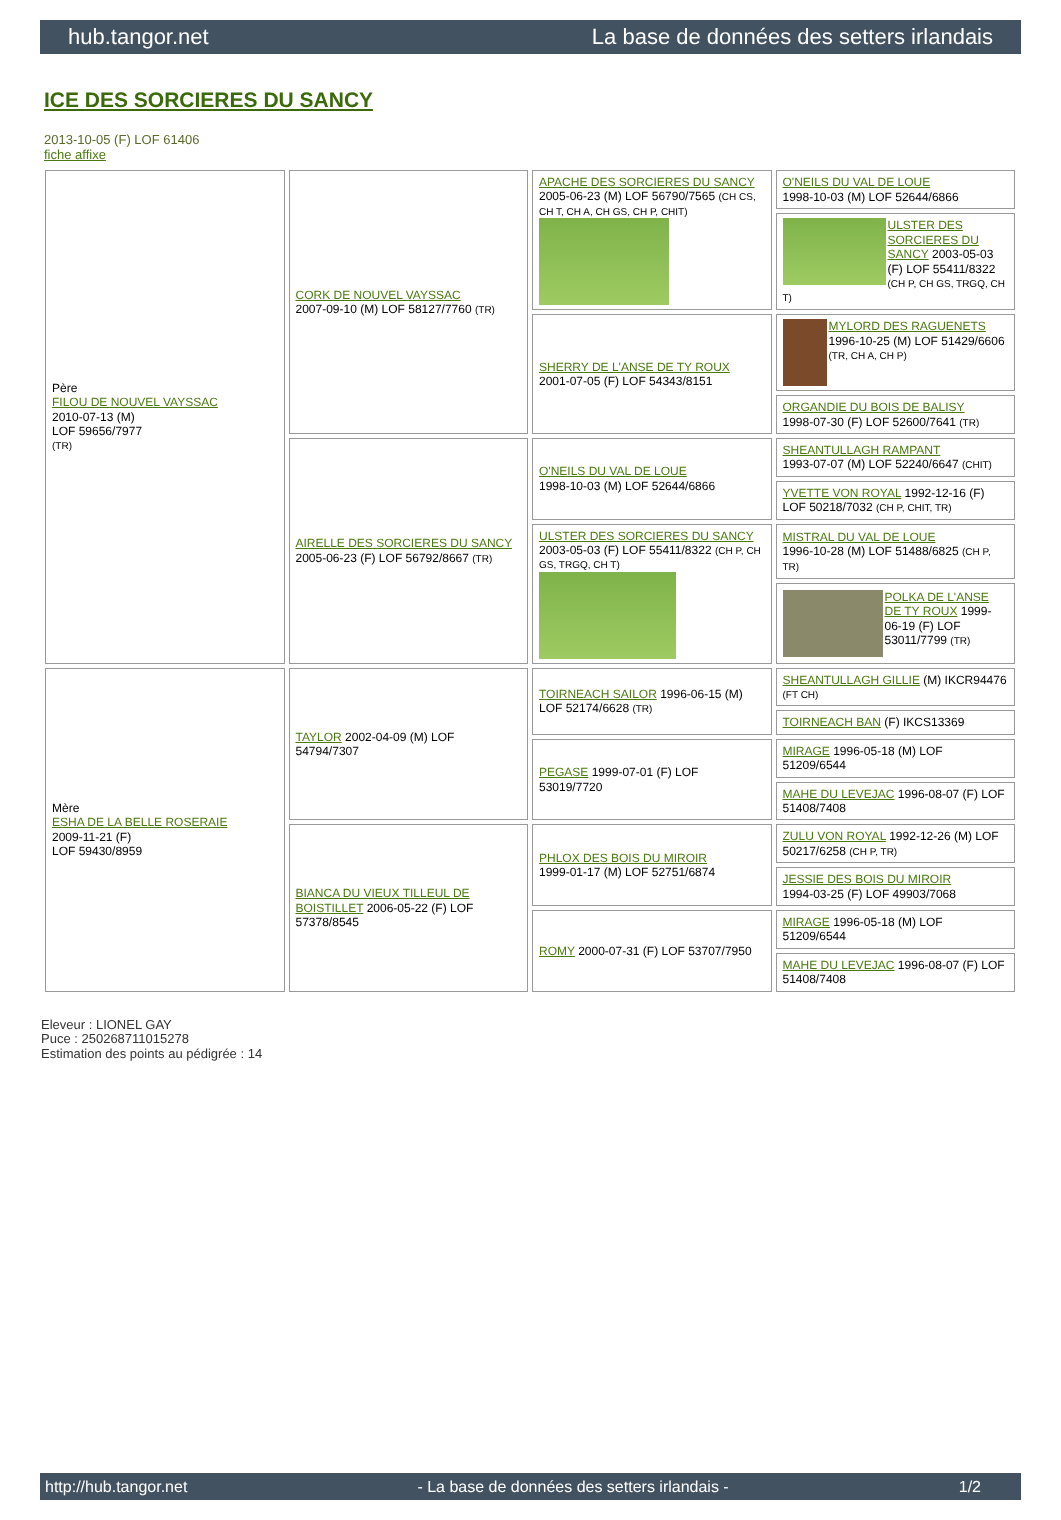hub.tangor.net La base de données des setters irlandais
ICE DES SORCIERES DU SANCY
2013-10-05 (F) LOF 61406
fiche affixe
| Père FILOU DE NOUVEL VAYSSAC 2010-07-13 (M) LOF 59656/7977 (TR) | CORK DE NOUVEL VAYSSAC 2007-09-10 (M) LOF 58127/7760 (TR) | APACHE DES SORCIERES DU SANCY 2005-06-23 (M) LOF 56790/7565 (CH CS, CH T, CH A, CH GS, CH P, CHIT) | O'NEILS DU VAL DE LOUE 1998-10-03 (M) LOF 52644/6866 |
| | | | ULSTER DES SORCIERES DU SANCY 2003-05-03 (F) LOF 55411/8322 (CH P, CH GS, TRGQ, CH T) |
| | | SHERRY DE L'ANSE DE TY ROUX 2001-07-05 (F) LOF 54343/8151 | MYLORD DES RAGUENETS 1996-10-25 (M) LOF 51429/6606 (TR, CH A, CH P) |
| | | | ORGANDIE DU BOIS DE BALISY 1998-07-30 (F) LOF 52600/7641 (TR) |
| | AIRELLE DES SORCIERES DU SANCY 2005-06-23 (F) LOF 56792/8667 (TR) | O'NEILS DU VAL DE LOUE 1998-10-03 (M) LOF 52644/6866 | SHEANTULLAGH RAMPANT 1993-07-07 (M) LOF 52240/6647 (CHIT) |
| | | | YVETTE VON ROYAL 1992-12-16 (F) LOF 50218/7032 (CH P, CHIT, TR) |
| | | ULSTER DES SORCIERES DU SANCY 2003-05-03 (F) LOF 55411/8322 (CH P, CH GS, TRGQ, CH T) | MISTRAL DU VAL DE LOUE 1996-10-28 (M) LOF 51488/6825 (CH P, TR) |
| | | | POLKA DE L'ANSE DE TY ROUX 1999-06-19 (F) LOF 53011/7799 (TR) |
| Mère ESHA DE LA BELLE ROSERAIE 2009-11-21 (F) LOF 59430/8959 | TAYLOR 2002-04-09 (M) LOF 54794/7307 | TOIRNEACH SAILOR 1996-06-15 (M) LOF 52174/6628 (TR) | SHEANTULLAGH GILLIE (M) IKCR94476 (FT CH) |
| | | | TOIRNEACH BAN (F) IKCS13369 |
| | | PEGASE 1999-07-01 (F) LOF 53019/7720 | MIRAGE 1996-05-18 (M) LOF 51209/6544 |
| | | | MAHE DU LEVEJAC 1996-08-07 (F) LOF 51408/7408 |
| | BIANCA DU VIEUX TILLEUL DE BOISTILLET 2006-05-22 (F) LOF 57378/8545 | PHLOX DES BOIS DU MIROIR 1999-01-17 (M) LOF 52751/6874 | ZULU VON ROYAL 1992-12-26 (M) LOF 50217/6258 (CH P, TR) |
| | | | JESSIE DES BOIS DU MIROIR 1994-03-25 (F) LOF 49903/7068 |
| | | ROMY 2000-07-31 (F) LOF 53707/7950 | MIRAGE 1996-05-18 (M) LOF 51209/6544 |
| | | | MAHE DU LEVEJAC 1996-08-07 (F) LOF 51408/7408 |
Eleveur : LIONEL GAY
Puce : 250268711015278
Estimation des points au pédigrée : 14
http://hub.tangor.net - La base de données des setters irlandais - 1/2